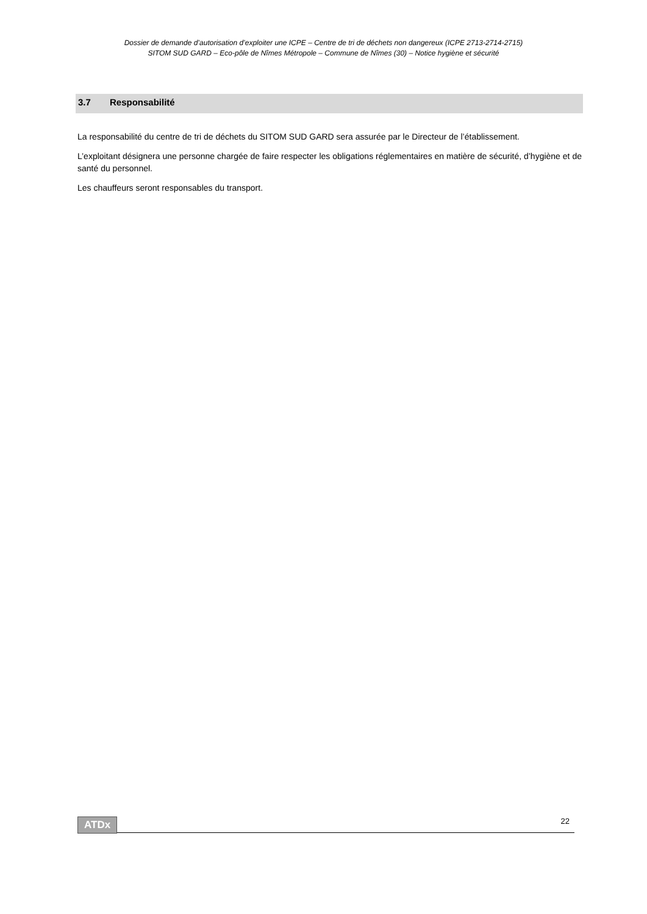Dossier de demande d’autorisation d’exploiter une ICPE – Centre de tri de déchets non dangereux (ICPE 2713-2714-2715)
SITOM SUD GARD – Eco-pôle de Nîmes Métropole – Commune de Nîmes (30) – Notice hygiène et sécurité
3.7 Responsabilité
La responsabilité du centre de tri de déchets du SITOM SUD GARD sera assurée par le Directeur de l’établissement.
L’exploitant désignera une personne chargée de faire respecter les obligations réglementaires en matière de sécurité, d’hygiène et de santé du personnel.
Les chauffeurs seront responsables du transport.
ATDx 22